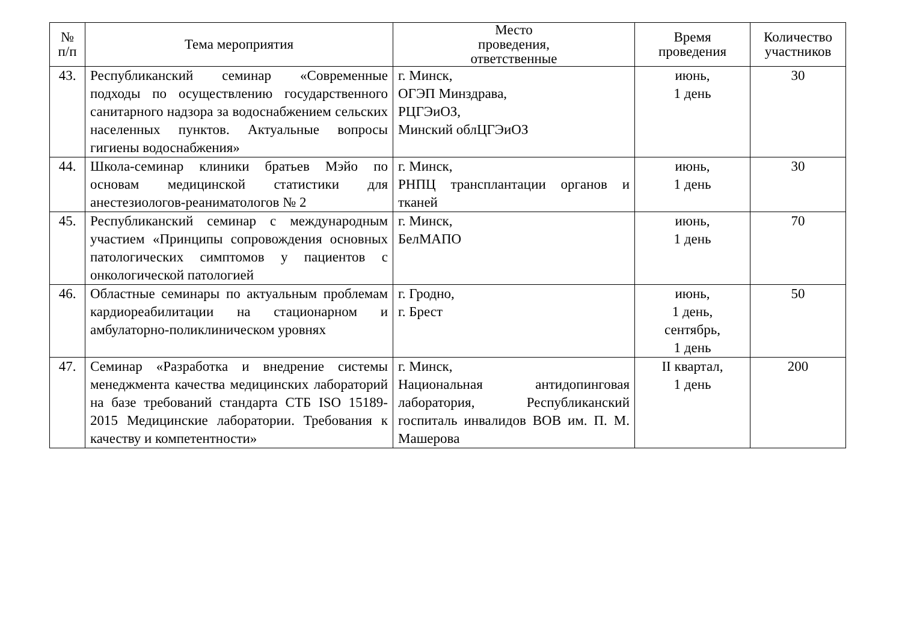| № п/п | Тема мероприятия | Место проведения, ответственные | Время проведения | Количество участников |
| --- | --- | --- | --- | --- |
| 43. | Республиканский семинар «Современные подходы по осуществлению государственного санитарного надзора за водоснабжением сельских населенных пунктов. Актуальные вопросы гигиены водоснабжения» | г. Минск, ОГЭП Минздрава, РЦГЭиОЗ, Минский облЦГЭиОЗ | июнь, 1 день | 30 |
| 44. | Школа-семинар клиники братьев Мэйо по основам медицинской статистики для анестезиологов-реаниматологов № 2 | г. Минск, РНПЦ трансплантации органов и тканей | июнь, 1 день | 30 |
| 45. | Республиканский семинар с международным участием «Принципы сопровождения основных патологических симптомов у пациентов с онкологической патологией | г. Минск, БелМАПО | июнь, 1 день | 70 |
| 46. | Областные семинары по актуальным проблемам кардиореабилитации на стационарном и амбулаторно-поликлиническом уровнях | г. Гродно, г. Брест | июнь, 1 день, сентябрь, 1 день | 50 |
| 47. | Семинар «Разработка и внедрение системы менеджмента качества медицинских лабораторий на базе требований стандарта СТБ ISO 15189-2015 Медицинские лаборатории. Требования к качеству и компетентности» | г. Минск, Национальная антидопинговая лаборатория, Республиканский госпиталь инвалидов ВОВ им. П. М. Машерова | II квартал, 1 день | 200 |